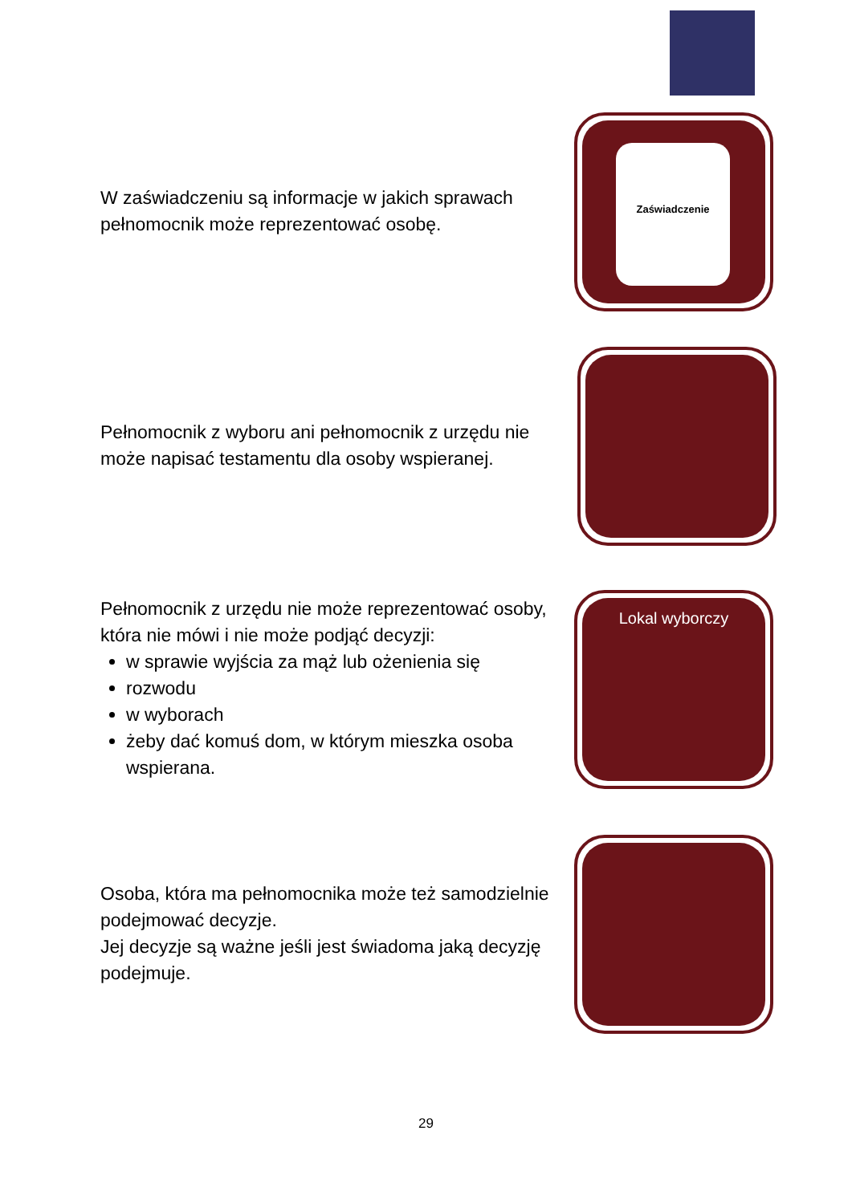W zaświadczeniu są informacje w jakich sprawach pełnomocnik może reprezentować osobę.
Zaświadczenie
Pełnomocnik z wyboru ani pełnomocnik z urzędu nie może napisać testamentu dla osoby wspieranej.
Pełnomocnik z urzędu nie może reprezentować osoby, która nie mówi i nie może podjąć decyzji:
w sprawie wyjścia za mąż lub ożenienia się
rozwodu
w wyborach
żeby dać komuś dom, w którym mieszka osoba wspierana.
Lokal wyborczy
Osoba, która ma pełnomocnika może też samodzielnie podejmować decyzje.
Jej decyzje są ważne jeśli jest świadoma jaką decyzję podejmuje.
29